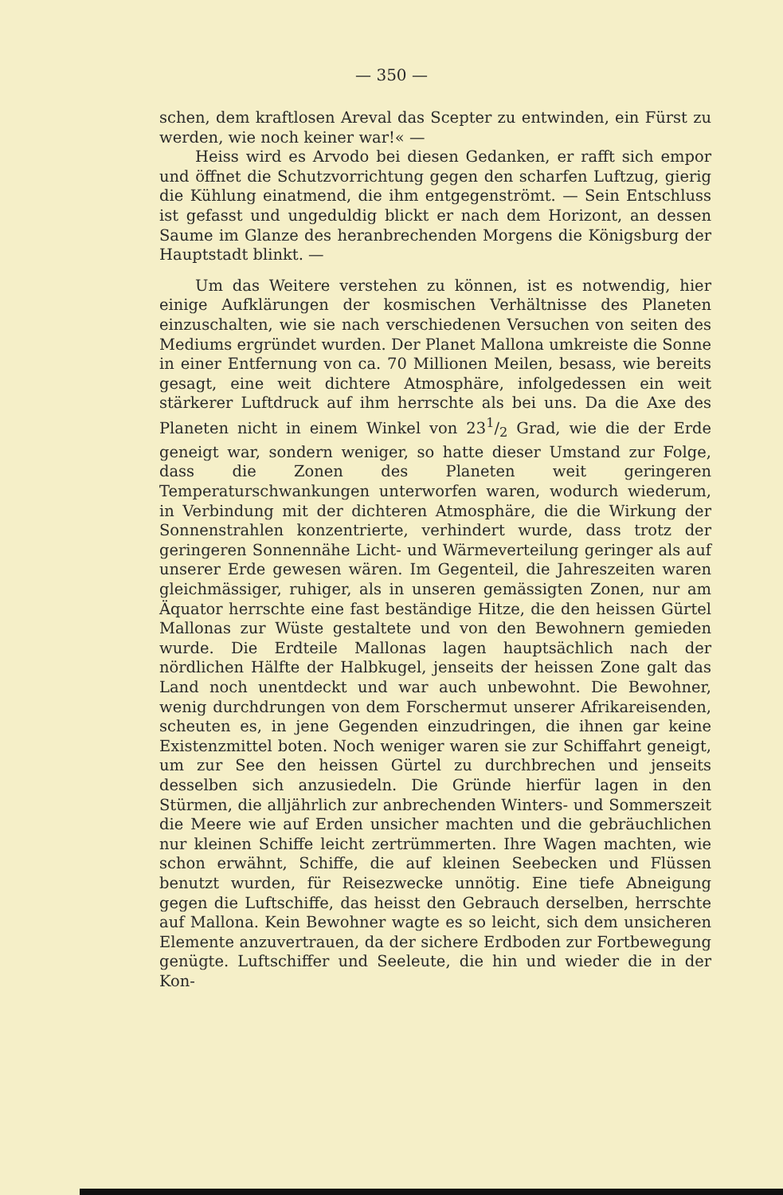— 350 —
schen, dem kraftlosen Areval das Scepter zu entwinden, ein Fürst zu werden, wie noch keiner war!« —
Heiss wird es Arvodo bei diesen Gedanken, er rafft sich empor und öffnet die Schutzvorrichtung gegen den scharfen Luftzug, gierig die Kühlung einatmend, die ihm entgegenströmt. — Sein Entschluss ist gefasst und ungeduldig blickt er nach dem Horizont, an dessen Saume im Glanze des heranbrechenden Morgens die Königsburg der Hauptstadt blinkt. —
Um das Weitere verstehen zu können, ist es notwendig, hier einige Aufklärungen der kosmischen Verhältnisse des Planeten einzuschalten, wie sie nach verschiedenen Versuchen von seiten des Mediums ergründet wurden. Der Planet Mallona umkreiste die Sonne in einer Entfernung von ca. 70 Millionen Meilen, besass, wie bereits gesagt, eine weit dichtere Atmosphäre, infolgedessen ein weit stärkerer Luftdruck auf ihm herrschte als bei uns. Da die Axe des Planeten nicht in einem Winkel von 231/2 Grad, wie die der Erde geneigt war, sondern weniger, so hatte dieser Umstand zur Folge, dass die Zonen des Planeten weit geringeren Temperaturschwankungen unterworfen waren, wodurch wiederum, in Verbindung mit der dichteren Atmosphäre, die die Wirkung der Sonnenstrahlen konzentrierte, verhindert wurde, dass trotz der geringeren Sonnennähe Licht- und Wärmeverteilung geringer als auf unserer Erde gewesen wären. Im Gegenteil, die Jahreszeiten waren gleichmässiger, ruhiger, als in unseren gemässigten Zonen, nur am Äquator herrschte eine fast beständige Hitze, die den heissen Gürtel Mallonas zur Wüste gestaltete und von den Bewohnern gemieden wurde. Die Erdteile Mallonas lagen hauptsächlich nach der nördlichen Hälfte der Halbkugel, jenseits der heissen Zone galt das Land noch unentdeckt und war auch unbewohnt. Die Bewohner, wenig durchdrungen von dem Forschermut unserer Afrikareisenden, scheuten es, in jene Gegenden einzudringen, die ihnen gar keine Existenzmittel boten. Noch weniger waren sie zur Schiffahrt geneigt, um zur See den heissen Gürtel zu durchbrechen und jenseits desselben sich anzusiedeln. Die Gründe hierfür lagen in den Stürmen, die alljährlich zur anbrechenden Winters- und Sommerszeit die Meere wie auf Erden unsicher machten und die gebräuchlichen nur kleinen Schiffe leicht zertrümmerten. Ihre Wagen machten, wie schon erwähnt, Schiffe, die auf kleinen Seebecken und Flüssen benutzt wurden, für Reisezwecke unnötig. Eine tiefe Abneigung gegen die Luftschiffe, das heisst den Gebrauch derselben, herrschte auf Mallona. Kein Bewohner wagte es so leicht, sich dem unsicheren Elemente anzuvertrauen, da der sichere Erdboden zur Fortbewegung genügte. Luftschiffer und Seeleute, die hin und wieder die in der Kon-